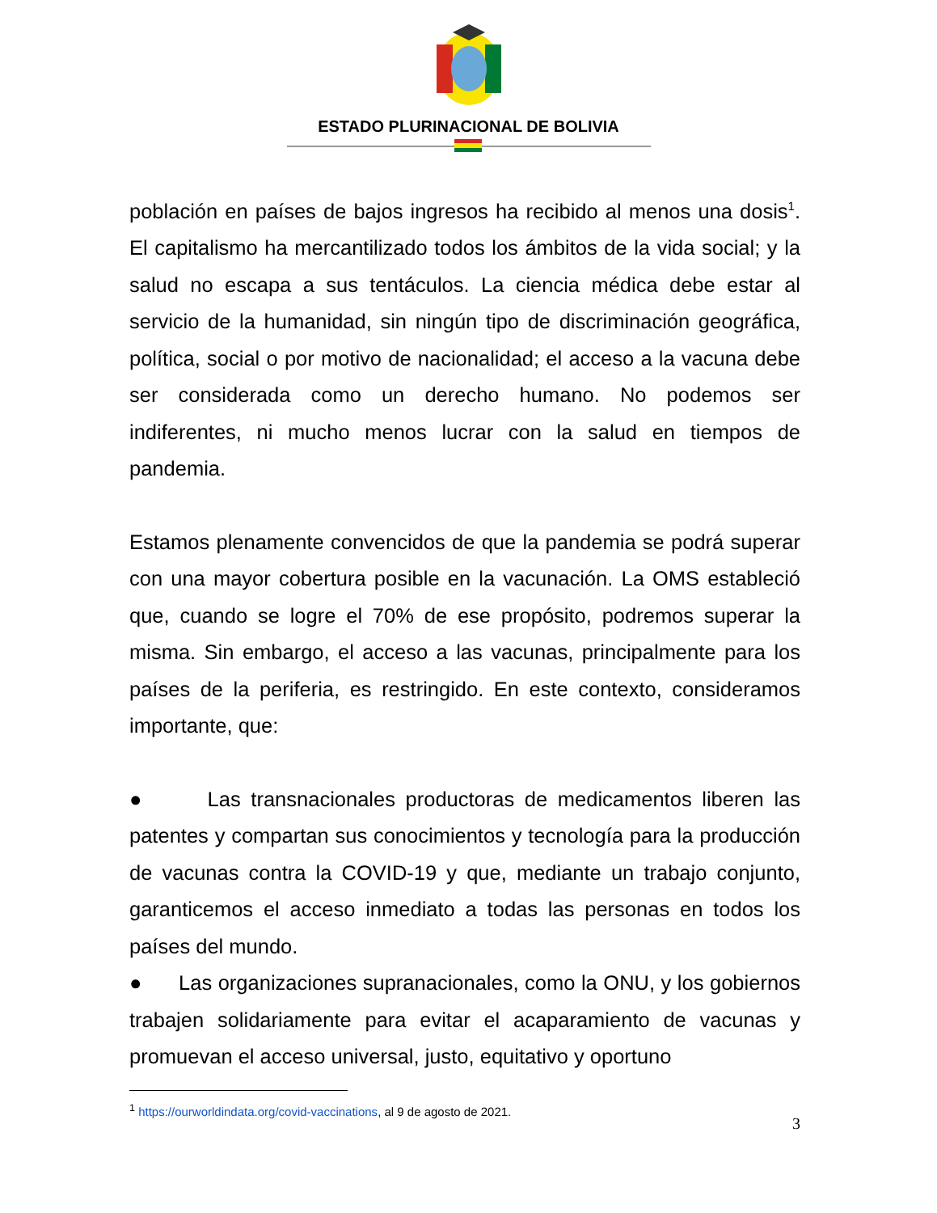ESTADO PLURINACIONAL DE BOLIVIA
población en países de bajos ingresos ha recibido al menos una dosis<sup>1</sup>. El capitalismo ha mercantilizado todos los ámbitos de la vida social; y la salud no escapa a sus tentáculos. La ciencia médica debe estar al servicio de la humanidad, sin ningún tipo de discriminación geográfica, política, social o por motivo de nacionalidad; el acceso a la vacuna debe ser considerada como un derecho humano. No podemos ser indiferentes, ni mucho menos lucrar con la salud en tiempos de pandemia.
Estamos plenamente convencidos de que la pandemia se podrá superar con una mayor cobertura posible en la vacunación. La OMS estableció que, cuando se logre el 70% de ese propósito, podremos superar la misma. Sin embargo, el acceso a las vacunas, principalmente para los países de la periferia, es restringido. En este contexto, consideramos importante, que:
● Las transnacionales productoras de medicamentos liberen las patentes y compartan sus conocimientos y tecnología para la producción de vacunas contra la COVID-19 y que, mediante un trabajo conjunto, garanticemos el acceso inmediato a todas las personas en todos los países del mundo.
● Las organizaciones supranacionales, como la ONU, y los gobiernos trabajen solidariamente para evitar el acaparamiento de vacunas y promuevan el acceso universal, justo, equitativo y oportuno
<sup>1</sup> https://ourworldindata.org/covid-vaccinations, al 9 de agosto de 2021.
3